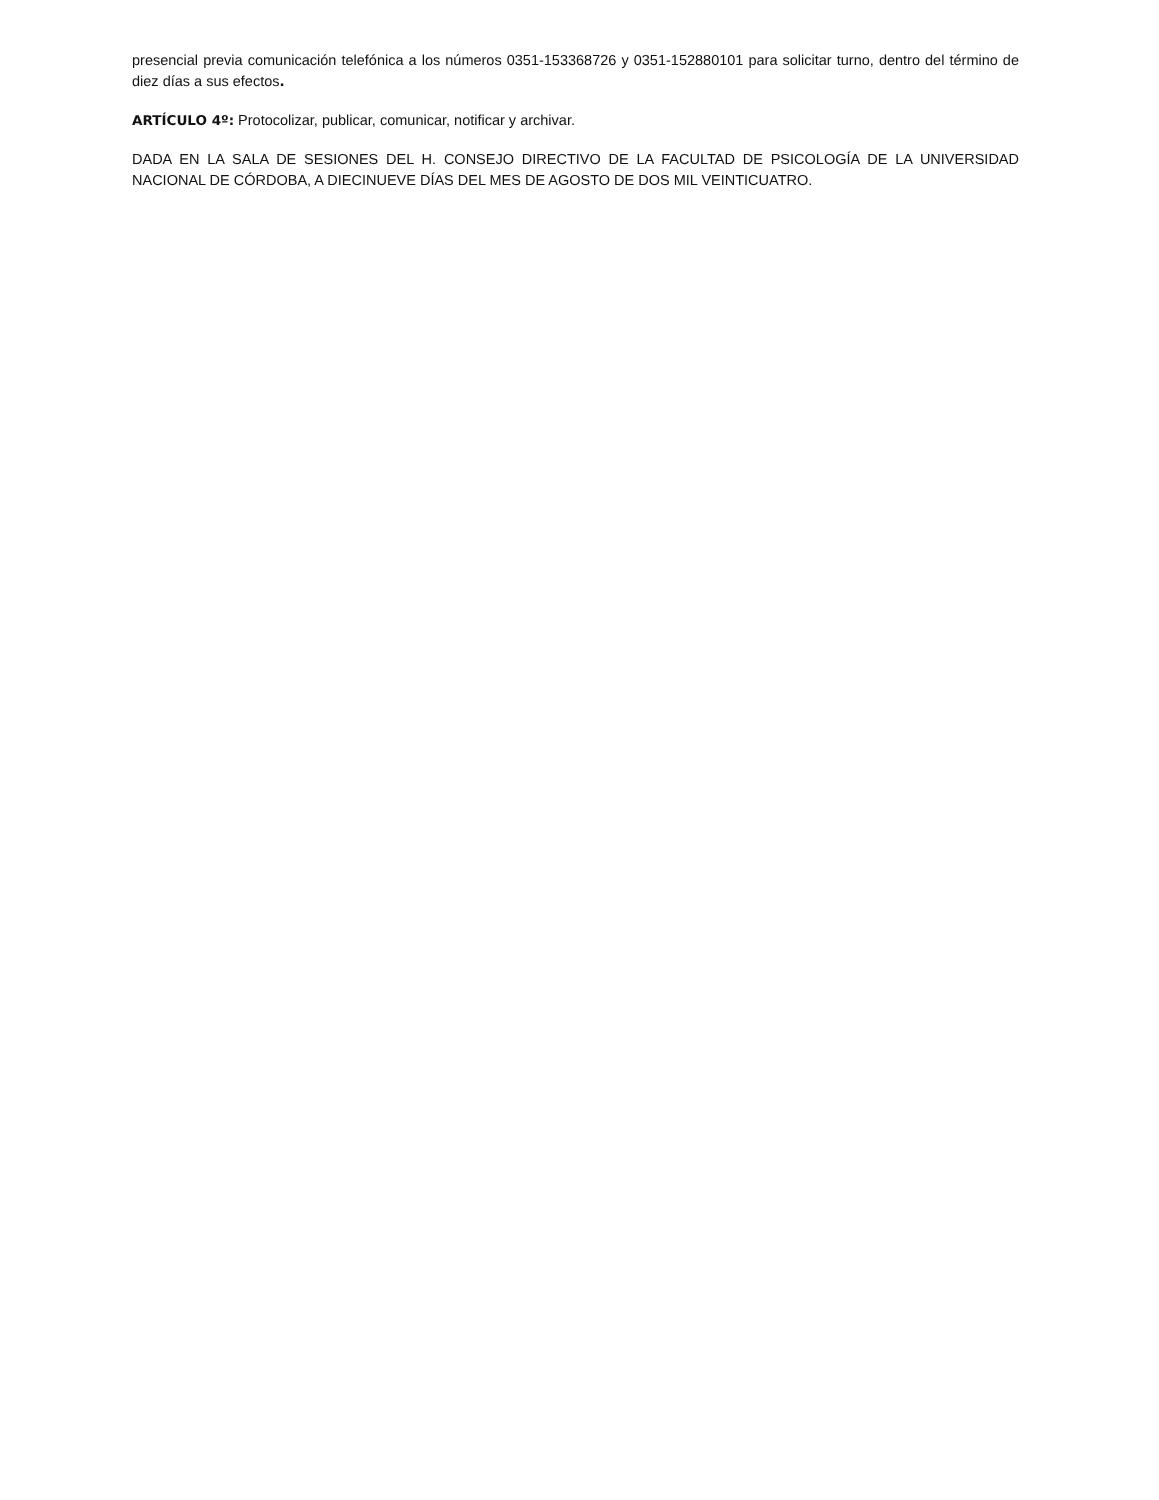presencial previa comunicación telefónica a los números 0351-153368726 y 0351-152880101 para solicitar turno, dentro del término de diez días a sus efectos.
ARTÍCULO 4º: Protocolizar, publicar, comunicar, notificar y archivar.
DADA EN LA SALA DE SESIONES DEL H. CONSEJO DIRECTIVO DE LA FACULTAD DE PSICOLOGÍA DE LA UNIVERSIDAD NACIONAL DE CÓRDOBA, A DIECINUEVE DÍAS DEL MES DE AGOSTO DE DOS MIL VEINTICUATRO.